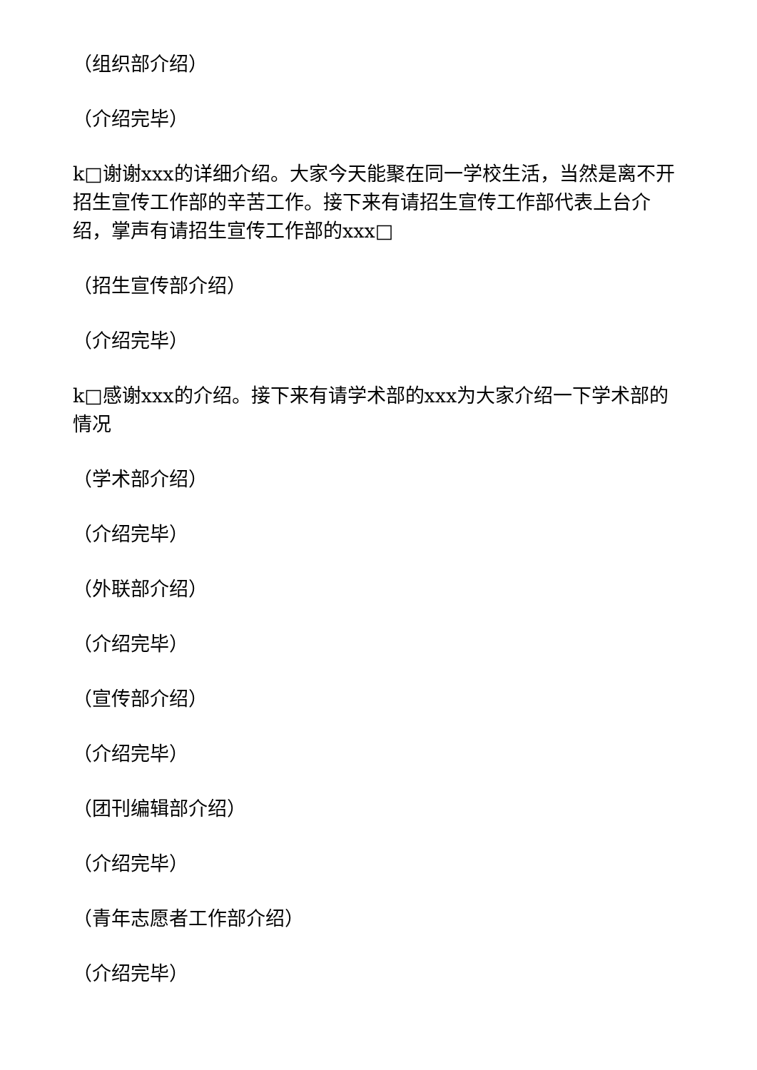（组织部介绍）
（介绍完毕）
k□谢谢xxx的详细介绍。大家今天能聚在同一学校生活，当然是离不开招生宣传工作部的辛苦工作。接下来有请招生宣传工作部代表上台介绍，掌声有请招生宣传工作部的xxx□
（招生宣传部介绍）
（介绍完毕）
k□感谢xxx的介绍。接下来有请学术部的xxx为大家介绍一下学术部的情况
（学术部介绍）
（介绍完毕）
（外联部介绍）
（介绍完毕）
（宣传部介绍）
（介绍完毕）
（团刊编辑部介绍）
（介绍完毕）
（青年志愿者工作部介绍）
（介绍完毕）